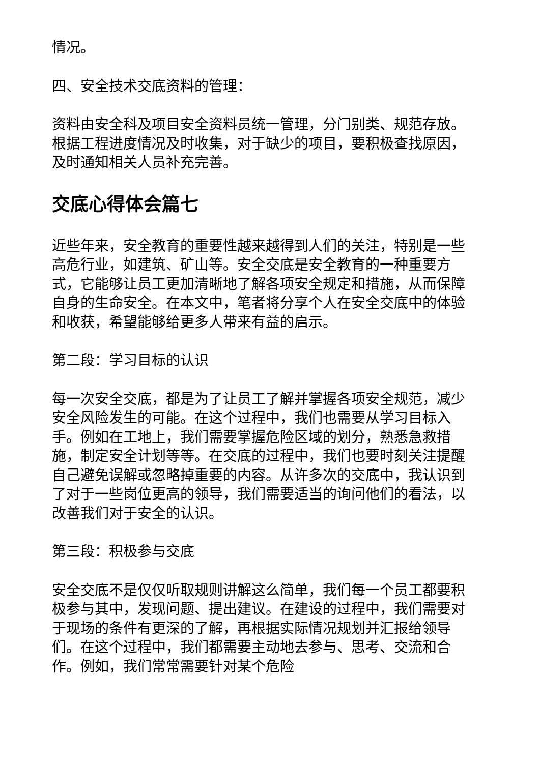情况。
四、安全技术交底资料的管理：
资料由安全科及项目安全资料员统一管理，分门别类、规范存放。根据工程进度情况及时收集，对于缺少的项目，要积极查找原因，及时通知相关人员补充完善。
交底心得体会篇七
近些年来，安全教育的重要性越来越得到人们的关注，特别是一些高危行业，如建筑、矿山等。安全交底是安全教育的一种重要方式，它能够让员工更加清晰地了解各项安全规定和措施，从而保障自身的生命安全。在本文中，笔者将分享个人在安全交底中的体验和收获，希望能够给更多人带来有益的启示。
第二段：学习目标的认识
每一次安全交底，都是为了让员工了解并掌握各项安全规范，减少安全风险发生的可能。在这个过程中，我们也需要从学习目标入手。例如在工地上，我们需要掌握危险区域的划分，熟悉急救措施，制定安全计划等等。在交底的过程中，我们也要时刻关注提醒自己避免误解或忽略掉重要的内容。从许多次的交底中，我认识到了对于一些岗位更高的领导，我们需要适当的询问他们的看法，以改善我们对于安全的认识。
第三段：积极参与交底
安全交底不是仅仅听取规则讲解这么简单，我们每一个员工都要积极参与其中，发现问题、提出建议。在建设的过程中，我们需要对于现场的条件有更深的了解，再根据实际情况规划并汇报给领导们。在这个过程中，我们都需要主动地去参与、思考、交流和合作。例如，我们常常需要针对某个危险